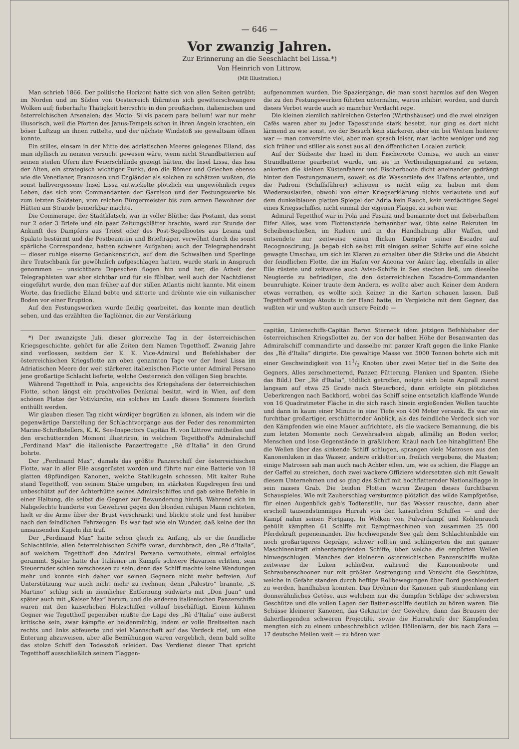— 646 —
Vor zwanzig Jahren.
Zur Erinnerung an die Seeschlacht bei Lissa.*)
Von Heinrich von Littrow.
(Mit Illustration.)
Man schrieb 1866. Der politische Horizont hatte sich von allen Seiten getrübt; im Norden und im Süden von Oesterreich thürmten sich gewitterschwangere Wolken auf; fieberhafte Thätigkeit herrschte in den preußischen, italienischen und österreichischen Arsenalen; das Motto: Si vis pacem para bellum! war nur mehr illusorisch, weil die Pforten des Janus-Tempels schon in ihren Angeln krachten, ein böser Luftzug an ihnen rüttelte, und der nächste Windstoß sie gewaltsam öffnen konnte.
Ein stilles, einsam in der Mitte des adriatischen Meeres gelegenes Eiland, das man idyllisch zu nennen versucht gewesen wäre, wenn nicht Strandbatterien auf seinen steilen Ufern ihre Feuerschlünde gezeigt hätten, die Insel Lissa, das Issa der Alten, ein strategisch wichtiger Punkt, den die Römer und Griechen ebenso wie die Venetianer, Franzosen und Engländer als solchen zu schätzen wußten, die sonst halbvergessene Insel Lissa entwickelte plötzlich ein ungewöhnlich reges Leben, das sich vom Commandanten der Garnison und der Festungswerke bis zum letzten Soldaten, vom reichen Bürgermeister bis zum armen Bewohner der Hütten am Strande bemerkbar machte.
Die Commerage, der Stadtklatsch, war in voller Blüthe; das Postamt, das sonst nur 2 oder 3 Briefe und ein paar Zeitungsblätter brachte, ward zur Stunde der Ankunft des Dampfers aus Triest oder des Post-Segelbootes aus Lesina und Spalato bestürmt und die Postbeamten und Briefträger, verwöhnt durch die sonst spärliche Correspondenz, hatten schwere Aufgaben; auch der Telegraphendraht — dieser ruhige eiserne Gedankenstrich, auf dem die Schwalben und Sperlinge ihre Tratschbank für gewöhnlich aufgeschlagen hatten, wurde stark in Anspruch genommen — unsichtbare Depeschen flogen hin und her, die Arbeit der Telegraphisten war aber sichtbar und für sie fühlbar, weil auch der Nachtdienst eingeführt wurde, den man früher auf der stillen Atlantis nicht kannte. Mit einem Worte, das friedliche Eiland bebte und zitterte und dröhnte wie ein vulkanischer Boden vor einer Eruption.
Auf den Festungswerken wurde fleißig gearbeitet, das konnte man deutlich sehen, und das erzählten die Taglöhner, die zur Verstärkung
*) Der zwanzigste Juli, dieser glorreiche Tag in der österreichischen Kriegsgeschichte, gehört für alle Zeiten dem Namen Tegetthoff. Zwanzig Jahre sind verflossen, seitdem der K. K. Vice-Admiral und Befehlshaber der österreichischen Kriegsflotte am oben genannten Tage vor der Insel Lissa im Adriatischen Meere der weit stärkeren italienischen Flotte unter Admiral Persano jene großartige Schlacht lieferte, welche Oesterreich den völligen Sieg brachte.
Während Tegetthoff in Pola, angesichts des Kriegshafens der österreichischen Flotte, schon längst ein prachtvolles Denkmal besitzt, wird in Wien, auf dem schönen Platze der Votivkirche, ein solches im Laufe dieses Sommers feierlich enthüllt werden.
Wir glauben diesen Tag nicht würdiger begrüßen zu können, als indem wir die gegenwärtige Darstellung der Schlachtvorgänge aus der Feder des renommirten Marine-Schriftstellers, K. K. See-Inspectors Capitän H. von Littrow mittheilen und den erschütternden Moment illustriren, in welchem Tegetthoff's Admiralschiff „Ferdinand Max“ die italienische Panzerfregatte „Rè d'Italia“ in den Grund bohrte.
Der „Ferdinand Max“, damals das größte Panzerschiff der österreichischen Flotte, war in aller Eile ausgerüstet worden und führte nur eine Batterie von 18 glatten 48pfündigen Kanonen, welche Stahlkugeln schossen. Mit kalter Ruhe stand Tegetthoff, von seinem Stabe umgeben, im stärksten Kugelregen frei und unbeschützt auf der Achterhütte seines Admiralschiffes und gab seine Befehle in einer Haltung, die selbst die Gegner zur Bewunderung hinriß. Während sich im Nahgefechte hunderte von Gewehren gegen den blonden ruhigen Mann richteten, hielt er die Arme über der Brust verschränkt und blickte stolz und fest hinüber nach den feindlichen Fahrzeugen. Es war fast wie ein Wunder, daß keine der ihn umsausenden Kugeln ihn traf.
Der „Ferdinand Max“ hatte schon gleich zu Anfang, als er die feindliche Schlachtlinie, allen österreichischen Schiffe voran, durchbrach, den „Rè d'Italia“, auf welchem Tegetthoff den Admiral Persano vermuthete, einmal erfolglos gerammt. Später hatte der Italiener im Kampfe schwere Havarien erlitten, sein Steuerruder schien zerschossen zu sein, denn das Schiff machte keine Wendungen mehr und konnte sich daher von seinen Gegnern nicht mehr befreien. Auf Unterstützung war auch nicht mehr zu rechnen, denn „Palestro“ brannte, „S. Martino“ schlug sich in ziemlicher Entfernung südwärts mit „Don Juan“ und später auch mit „Kaiser Max“ herum, und die anderen italienischen Panzerschiffe waren mit den kaiserlichen Holzschiffen vollauf beschäftigt. Einem kühnen Gegner wie Tegetthoff gegenüber mußte die Lage des „Rè d'Italia“ eine äußerst kritische sein, zwar kämpfte er heldenmüthig, indem er volle Breitseiten nach rechts und links abfeuerte und viel Mannschaft auf das Verdeck rief, um eine Enterung abzuweisen, aber alle Bemühungen waren vergeblich, denn bald sollte das stolze Schiff den Todesstoß erleiden. Das Verdienst dieser That spricht Tegetthoff ausschließlich seinem Flaggen-
aufgenommen wurden. Die Spaziergänge, die man sonst harmlos auf den Wegen die zu den Festungswerken führten unternahm, waren inhibirt worden, und durch dieses Verbot wurde auch so mancher Verdacht rege.
Die kleinen ziemlich zahlreichen Osterien (Wirthshäuser) und die zwei einzigen Cafés waren aber zu jeder Tagesstunde stark besetzt, nur ging es dort nicht lärmend zu wie sonst, wo der Besuch kein stärkerer, aber ein bei Weitem heiterer war — man conversirte viel, aber man sprach leiser, man lachte weniger und zog sich früher und stiller als sonst aus all den öffentlichen Localen zurück.
Auf der Südseite der Insel in dem Fischerorte Comisa, wo auch an einer Strandbatterie gearbeitet wurde, um sie in Vertheidigungsstand zu setzen, ankerten die kleinen Küstenfahrer und Fischerboote dicht aneinander gedrängt hinter den Festungsmauern, soweit es die Wassertiefe des Hafens erlaubte, und die Padroni (Schiffsführer) schienen es nicht eilig zu haben mit dem Wiederauslaufen, obwohl von einer Kriegserklärung nichts verlautete und auf dem dunkelblauen glatten Spiegel der Adria kein Rauch, kein verdächtiges Segel eines Kriegsschiffes, nicht einmal der eigenen Flagge, zu sehen war.
Admiral Tegetthof war in Pola und Fasana und bemannte dort mit fieberhaftem Eifer Alles, was vom Flottenstande bemannbar war, übte seine Rekruten im Scheibenschießen, im Rudern und in der Handhabung aller Waffen, und entsendete nur zeitweise einen flinken Dampfer seiner Escadre auf Recognoscirung, ja begab sich selbst mit einigen seiner Schiffe auf eine solche gewagte Umschau, um sich im Klaren zu erhalten über die Stärke und die Absicht der feindlichen Flotte, die im Hafen vor Ancona vor Anker lag, ebenfalls in aller Eile rüstete und zeitweise auch Aviso-Schiffe in See stechen ließ, um dieselbe Neugierde zu befriedigen, die den österreichischen Escadre-Commandanten beunruhigte. Keiner traute dem Andern, es wollte aber auch Keiner dem Andern etwas verrathen, es wollte sich Keiner in die Karten schauen lassen. Daß Tegetthoff wenige Atouts in der Hand hatte, im Vergleiche mit dem Gegner, das wußten wir und wußten auch unsere Feinde —
capitän, Linienschiffs-Capitän Baron Sterneck (dem jetzigen Befehlshaber der österreichischen Kriegsflotte) zu, der von der halben Höhe der Besanwanten das Admiralschiff commandirte und dasselbe mit ganzer Kraft gegen die linke Flanke des „Rè d'Italia“ dirigirte. Die gewaltige Masse von 5000 Tonnen bohrte sich mit einer Geschwindigkeit von 111/2 Knoten über zwei Meter tief in die Seite des Gegners, Alles zerschmetternd, Panzer, Fütterung, Planken und Spanten. (Siehe das Bild.) Der „Rè d'Italia“, tödtlich getroffen, neigte sich beim Anprall zuerst langsam auf etwa 25 Grade nach Steuerbord, dann erfolgte ein plötzliches Ueberkrengen nach Backbord, wobei das Schiff seine entsetzlich klaffende Wunde von 16 Quadratmeter Fläche in die sich rasch hinein ergießenden Wellen tauchte und dann in kaum einer Minute in eine Tiefe von 400 Meter versank. Es war ein furchtbar großartiger, erschütternder Anblick, als das feindliche Verdeck sich vor den Kämpfenden wie eine Mauer aufrichtete, als die wackere Bemannung, die bis zum letzten Momente noch Gewehrsalven abgab, allmälig an Boden verlor, Menschen und lose Gegenstände in gräßlichem Knäul nach Lee hinabglitten! Ehe die Wellen über das sinkende Schiff schlugen, sprangen viele Matrosen aus den Kanonenluken in das Wasser, andere erkletterten, freilich vergebens, die Masten; einige Matrosen sah man auch nach Achter eilen, um, wie es schien, die Flagge an der Gaffel zu streichen, doch zwei wackere Offiziere widersetzten sich mit Gewalt diesem Unternehmen und so ging das Schiff mit hochflatternder Nationalflagge in sein nasses Grab. Die beiden Flotten waren Zeugen dieses furchtbaren Schauspieles. Wie mit Zauberschlag verstummte plötzlich das wilde Kampfgetöse, für einen Augenblick gab's Todtenstille, nur das Wasser rauschte, dann aber erscholl tausendstimmiges Hurrah von den kaiserlichen Schiffen — und der Kampf nahm seinen Fortgang. In Wolken von Pulverdampf und Kohlenrauch gehüllt kämpften 61 Schiffe mit Dampfmaschinen von zusammen 25 000 Pferdekraft gegeneinander. Die hochwogende See gab dem Schlachtenbilde ein noch großartigeres Gepräge, schwer rollten und schlingerten die mit ganzer Maschinenkraft einherdampfenden Schiffe, über welche die empörten Wellen hinwegschlugen. Manches der kleineren österreichischen Panzerschiffe mußte zeitweise die Luken schließen, während die Kanonenboote und Schraubenschooner nur mit größter Anstrengung und Vorsicht die Geschütze, welche in Gefahr standen durch heftige Rollbewegungen über Bord geschleudert zu werden, handhaben konnten. Das Dröhnen der Kanonen gab stundenlang ein donnerähnliches Getöse, aus welchem nur die dumpfen Schläge der schwersten Geschütze und die vollen Lagen der Batterieschiffe deutlich zu hören waren. Die Schüsse kleinerer Kanonen, das Geknatter der Gewehre, dann das Brausen der daherfliegenden schweren Projectile, sowie die Hurrahrufe der Kämpfenden mengten sich zu einem unbeschreiblich wilden Höllenlärm, der bis nach Zara — 17 deutsche Meilen weit — zu hören war.